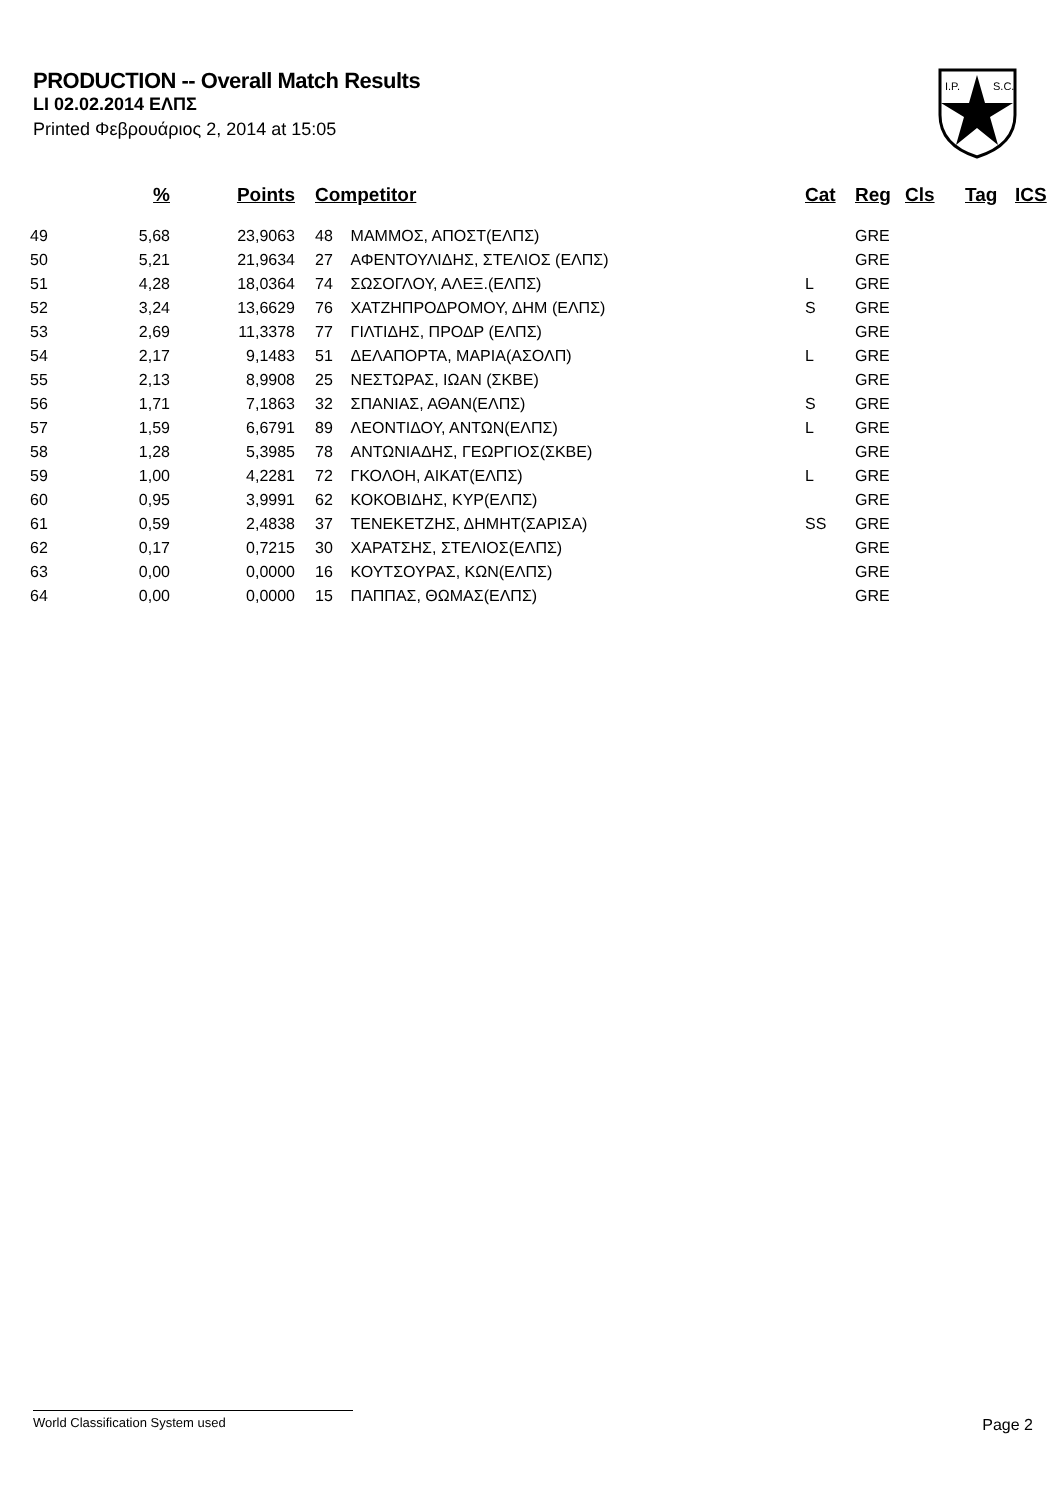PRODUCTION -- Overall Match Results
LI 02.02.2014 ΕΛΠΣ
Printed Φεβρουάριος 2, 2014 at 15:05
I.P.
S.C.
| | % | Points | Competitor | Cat | Reg | Cls | Tag | ICS |
| --- | --- | --- | --- | --- | --- | --- | --- | --- |
| 49 | 5,68 | 23,9063 | 48 ΜΑΜΜΟΣ, ΑΠΟΣΤ(ΕΛΠΣ) | | GRE | | | |
| 50 | 5,21 | 21,9634 | 27 ΑΦΕΝΤΟΥΛΙΔΗΣ, ΣΤΕΛΙΟΣ (ΕΛΠΣ) | | GRE | | | |
| 51 | 4,28 | 18,0364 | 74 ΣΩΣΟΓΛΟΥ, ΑΛΕΞ.(ΕΛΠΣ) | L | GRE | | | |
| 52 | 3,24 | 13,6629 | 76 ΧΑΤΖΗΠΡΟΔΡΟΜΟΥ, ΔΗΜ (ΕΛΠΣ) | S | GRE | | | |
| 53 | 2,69 | 11,3378 | 77 ΓΙΛΤΙΔΗΣ, ΠΡΟΔΡ (ΕΛΠΣ) | | GRE | | | |
| 54 | 2,17 | 9,1483 | 51 ΔΕΛΑΠΟΡΤΑ, ΜΑΡΙΑ(ΑΣΟΛΠ) | L | GRE | | | |
| 55 | 2,13 | 8,9908 | 25 ΝΕΣΤΩΡΑΣ, ΙΩΑΝ (ΣΚΒΕ) | | GRE | | | |
| 56 | 1,71 | 7,1863 | 32 ΣΠΑΝΙΑΣ, ΑΘΑΝ(ΕΛΠΣ) | S | GRE | | | |
| 57 | 1,59 | 6,6791 | 89 ΛΕΟΝΤΙΔΟΥ, ΑΝΤΩΝ(ΕΛΠΣ) | L | GRE | | | |
| 58 | 1,28 | 5,3985 | 78 ΑΝΤΩΝΙΑΔΗΣ, ΓΕΩΡΓΙΟΣ(ΣΚΒΕ) | | GRE | | | |
| 59 | 1,00 | 4,2281 | 72 ΓΚΟΛΟΗ, ΑΙΚΑΤ(ΕΛΠΣ) | L | GRE | | | |
| 60 | 0,95 | 3,9991 | 62 ΚΟΚΟΒΙΔΗΣ, ΚΥΡ(ΕΛΠΣ) | | GRE | | | |
| 61 | 0,59 | 2,4838 | 37 ΤΕΝΕΚΕΤΖΗΣ, ΔΗΜΗΤ(ΣΑΡΙΣΑ) | SS | GRE | | | |
| 62 | 0,17 | 0,7215 | 30 ΧΑΡΑΤΣΗΣ, ΣΤΕΛΙΟΣ(ΕΛΠΣ) | | GRE | | | |
| 63 | 0,00 | 0,0000 | 16 ΚΟΥΤΣΟΥΡΑΣ, ΚΩΝ(ΕΛΠΣ) | | GRE | | | |
| 64 | 0,00 | 0,0000 | 15 ΠΑΠΠΑΣ, ΘΩΜΑΣ(ΕΛΠΣ) | | GRE | | | |
World Classification System used Page 2